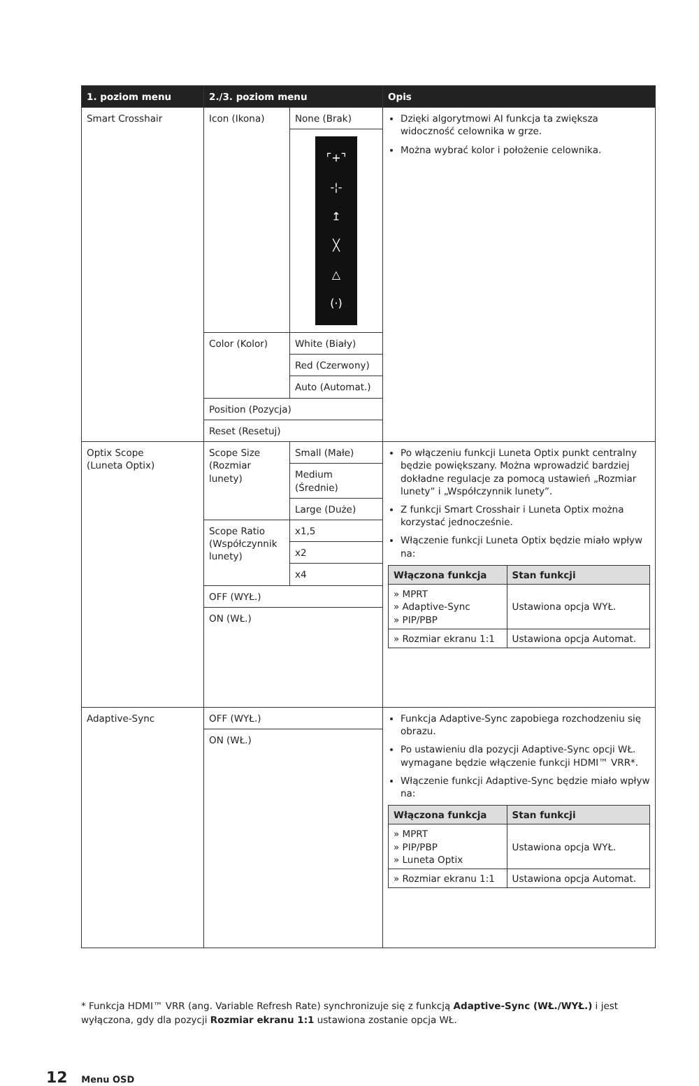| 1. poziom menu | 2./3. poziom menu | | Opis |
| --- | --- | --- | --- |
| Smart Crosshair | Icon (Ikona) | None (Brak) | Dzięki algorytmowi AI funkcja ta zwiększa widoczność celownika w grze. Można wybrać kolor i położenie celownika. |
| | | ⌜+⌝ -¦- ↥ ╳ △ (·) | |
| | Color (Kolor) | White (Biały) | |
| | | Red (Czerwony) | |
| | | Auto (Automat.) | |
| | Position (Pozycja) | | |
| | Reset (Resetuj) | | |
| Optix Scope (Luneta Optix) | Scope Size (Rozmiar lunety) | Small (Małe) | Po włączeniu funkcji Luneta Optix punkt centralny będzie powiększany. Można wprowadzić bardziej dokładne regulacje za pomocą ustawień „Rozmiar lunety” i „Współczynnik lunety”. Z funkcji Smart Crosshair i Luneta Optix można korzystać jednocześnie. Włączenie funkcji Luneta Optix będzie miało wpływ na: / Włączona funkcja / Stan funkcji / / --- / --- / / » MPRT » Adaptive-Sync » PIP/PBP / Ustawiona opcja WYŁ. / / » Rozmiar ekranu 1:1 / Ustawiona opcja Automat. / |
| | | Medium (Średnie) | |
| | | Large (Duże) | |
| | Scope Ratio (Współczynnik lunety) | x1,5 | |
| | | x2 | |
| | | x4 | |
| | OFF (WYŁ.) | | |
| | ON (WŁ.) | | |
| Adaptive-Sync | OFF (WYŁ.) | | Funkcja Adaptive-Sync zapobiega rozchodzeniu się obrazu. Po ustawieniu dla pozycji Adaptive-Sync opcji WŁ. wymagane będzie włączenie funkcji HDMI™ VRR*. Włączenie funkcji Adaptive-Sync będzie miało wpływ na: / Włączona funkcja / Stan funkcji / / --- / --- / / » MPRT » PIP/PBP » Luneta Optix / Ustawiona opcja WYŁ. / / » Rozmiar ekranu 1:1 / Ustawiona opcja Automat. / |
| | ON (WŁ.) | | |
* Funkcja HDMI™ VRR (ang. Variable Refresh Rate) synchronizuje się z funkcją Adaptive-Sync (WŁ./WYŁ.) i jest wyłączona, gdy dla pozycji Rozmiar ekranu 1:1 ustawiona zostanie opcja WŁ.
12 Menu OSD